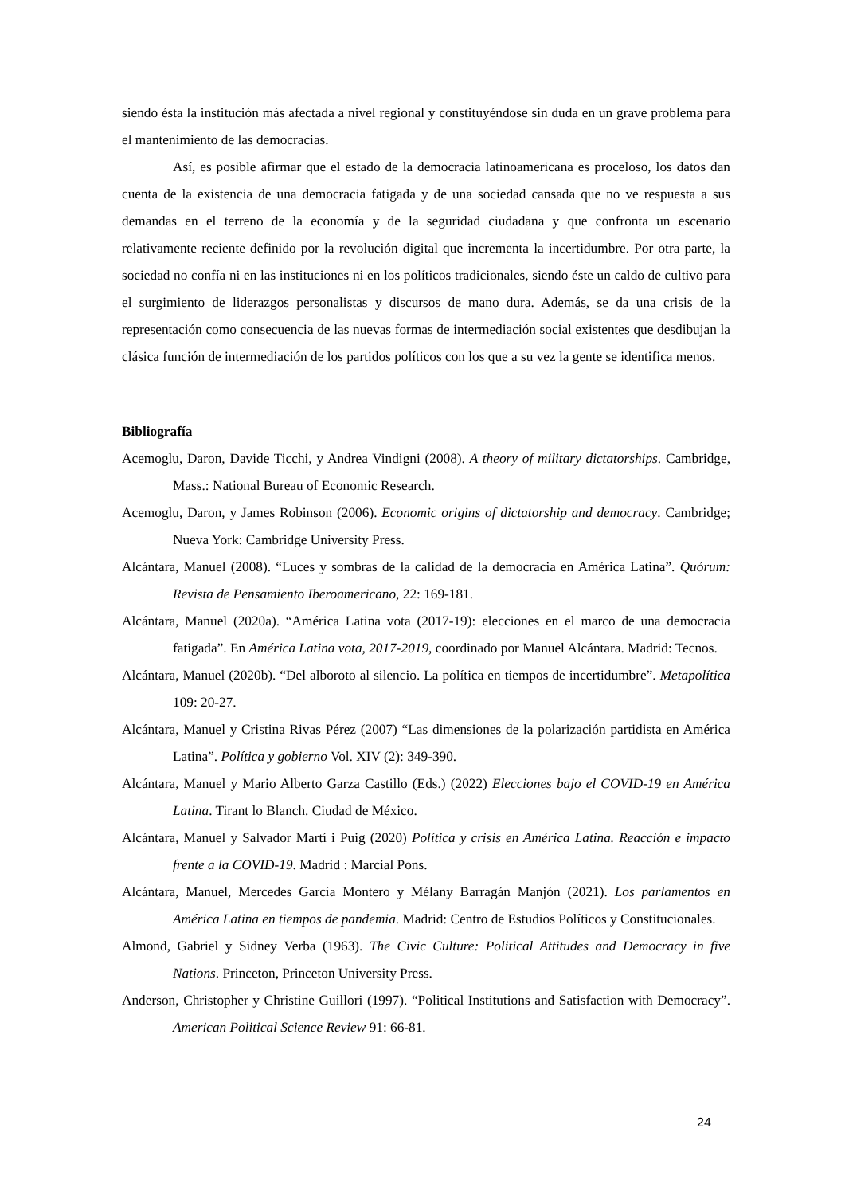siendo ésta la institución más afectada a nivel regional y constituyéndose sin duda en un grave problema para el mantenimiento de las democracias.
Así, es posible afirmar que el estado de la democracia latinoamericana es proceloso, los datos dan cuenta de la existencia de una democracia fatigada y de una sociedad cansada que no ve respuesta a sus demandas en el terreno de la economía y de la seguridad ciudadana y que confronta un escenario relativamente reciente definido por la revolución digital que incrementa la incertidumbre. Por otra parte, la sociedad no confía ni en las instituciones ni en los políticos tradicionales, siendo éste un caldo de cultivo para el surgimiento de liderazgos personalistas y discursos de mano dura. Además, se da una crisis de la representación como consecuencia de las nuevas formas de intermediación social existentes que desdibujan la clásica función de intermediación de los partidos políticos con los que a su vez la gente se identifica menos.
Bibliografía
Acemoglu, Daron, Davide Ticchi, y Andrea Vindigni (2008). A theory of military dictatorships. Cambridge, Mass.: National Bureau of Economic Research.
Acemoglu, Daron, y James Robinson (2006). Economic origins of dictatorship and democracy. Cambridge; Nueva York: Cambridge University Press.
Alcántara, Manuel (2008). “Luces y sombras de la calidad de la democracia en América Latina”. Quórum: Revista de Pensamiento Iberoamericano, 22: 169-181.
Alcántara, Manuel (2020a). “América Latina vota (2017-19): elecciones en el marco de una democracia fatigada”. En América Latina vota, 2017-2019, coordinado por Manuel Alcántara. Madrid: Tecnos.
Alcántara, Manuel (2020b). “Del alboroto al silencio. La política en tiempos de incertidumbre”. Metapolítica 109: 20-27.
Alcántara, Manuel y Cristina Rivas Pérez (2007) “Las dimensiones de la polarización partidista en América Latina”. Política y gobierno Vol. XIV (2): 349-390.
Alcántara, Manuel y Mario Alberto Garza Castillo (Eds.) (2022) Elecciones bajo el COVID-19 en América Latina. Tirant lo Blanch. Ciudad de México.
Alcántara, Manuel y Salvador Martí i Puig (2020) Política y crisis en América Latina. Reacción e impacto frente a la COVID-19. Madrid : Marcial Pons.
Alcántara, Manuel, Mercedes García Montero y Mélany Barragán Manjón (2021). Los parlamentos en América Latina en tiempos de pandemia. Madrid: Centro de Estudios Políticos y Constitucionales.
Almond, Gabriel y Sidney Verba (1963). The Civic Culture: Political Attitudes and Democracy in five Nations. Princeton, Princeton University Press.
Anderson, Christopher y Christine Guillori (1997). “Political Institutions and Satisfaction with Democracy”. American Political Science Review 91: 66-81.
24